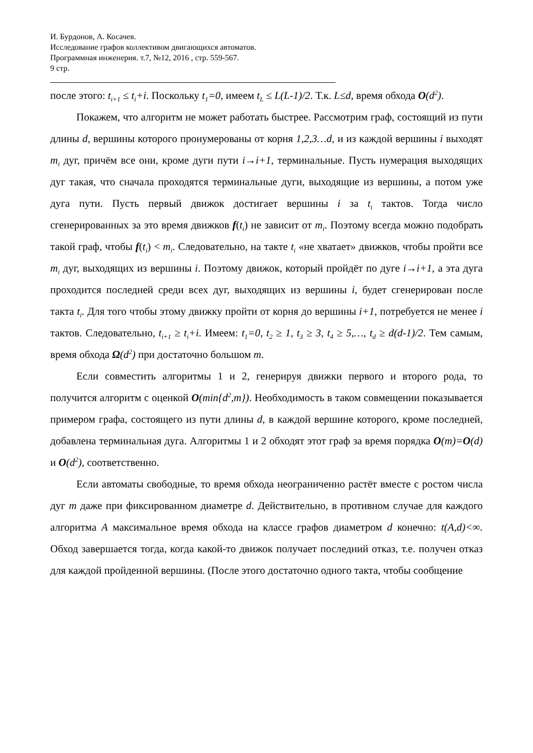И. Бурдонов, А. Косачев.
Исследование графов коллективом двигающихся автоматов.
Программная инженерия. т.7, №12, 2016 , стр. 559-567.
9 стр.
после этого: t<sub>i+1</sub> ≤ t<sub>i</sub>+i. Поскольку t<sub>1</sub>=0, имеем t<sub>L</sub> ≤ L(L-1)/2. Т.к. L≤d, время обхода O(d<sup>2</sup>).
Покажем, что алгоритм не может работать быстрее. Рассмотрим граф, состоящий из пути длины d, вершины которого пронумерованы от корня 1,2,3…d, и из каждой вершины i выходят m<sub>i</sub> дуг, причём все они, кроме дуги пути i→i+1, терминальные. Пусть нумерация выходящих дуг такая, что сначала проходятся терминальные дуги, выходящие из вершины, а потом уже дуга пути. Пусть первый движок достигает вершины i за t<sub>i</sub> тактов. Тогда число сгенерированных за это время движков f(t<sub>i</sub>) не зависит от m<sub>i</sub>. Поэтому всегда можно подобрать такой граф, чтобы f(t<sub>i</sub>) < m<sub>i</sub>. Следовательно, на такте t<sub>i</sub> «не хватает» движков, чтобы пройти все m<sub>i</sub> дуг, выходящих из вершины i. Поэтому движок, который пройдёт по дуге i→i+1, а эта дуга проходится последней среди всех дуг, выходящих из вершины i, будет сгенерирован после такта t<sub>i</sub>. Для того чтобы этому движку пройти от корня до вершины i+1, потребуется не менее i тактов. Следовательно, t<sub>i+1</sub> ≥ t<sub>i</sub>+i. Имеем: t<sub>1</sub>=0, t<sub>2</sub> ≥ 1, t<sub>3</sub> ≥ 3, t<sub>4</sub> ≥ 5,…, t<sub>d</sub> ≥ d(d-1)/2. Тем самым, время обхода Ω(d<sup>2</sup>) при достаточно большом m.
Если совместить алгоритмы 1 и 2, генерируя движки первого и второго рода, то получится алгоритм с оценкой O(min{d<sup>2</sup>,m}). Необходимость в таком совмещении показывается примером графа, состоящего из пути длины d, в каждой вершине которого, кроме последней, добавлена терминальная дуга. Алгоритмы 1 и 2 обходят этот граф за время порядка O(m)=O(d) и O(d<sup>2</sup>), соответственно.
Если автоматы свободные, то время обхода неограниченно растёт вместе с ростом числа дуг m даже при фиксированном диаметре d. Действительно, в противном случае для каждого алгоритма A максимальное время обхода на классе графов диаметром d конечно: t(A,d)<∞. Обход завершается тогда, когда какой-то движок получает последний отказ, т.е. получен отказ для каждой пройденной вершины. (После этого достаточно одного такта, чтобы сообщение